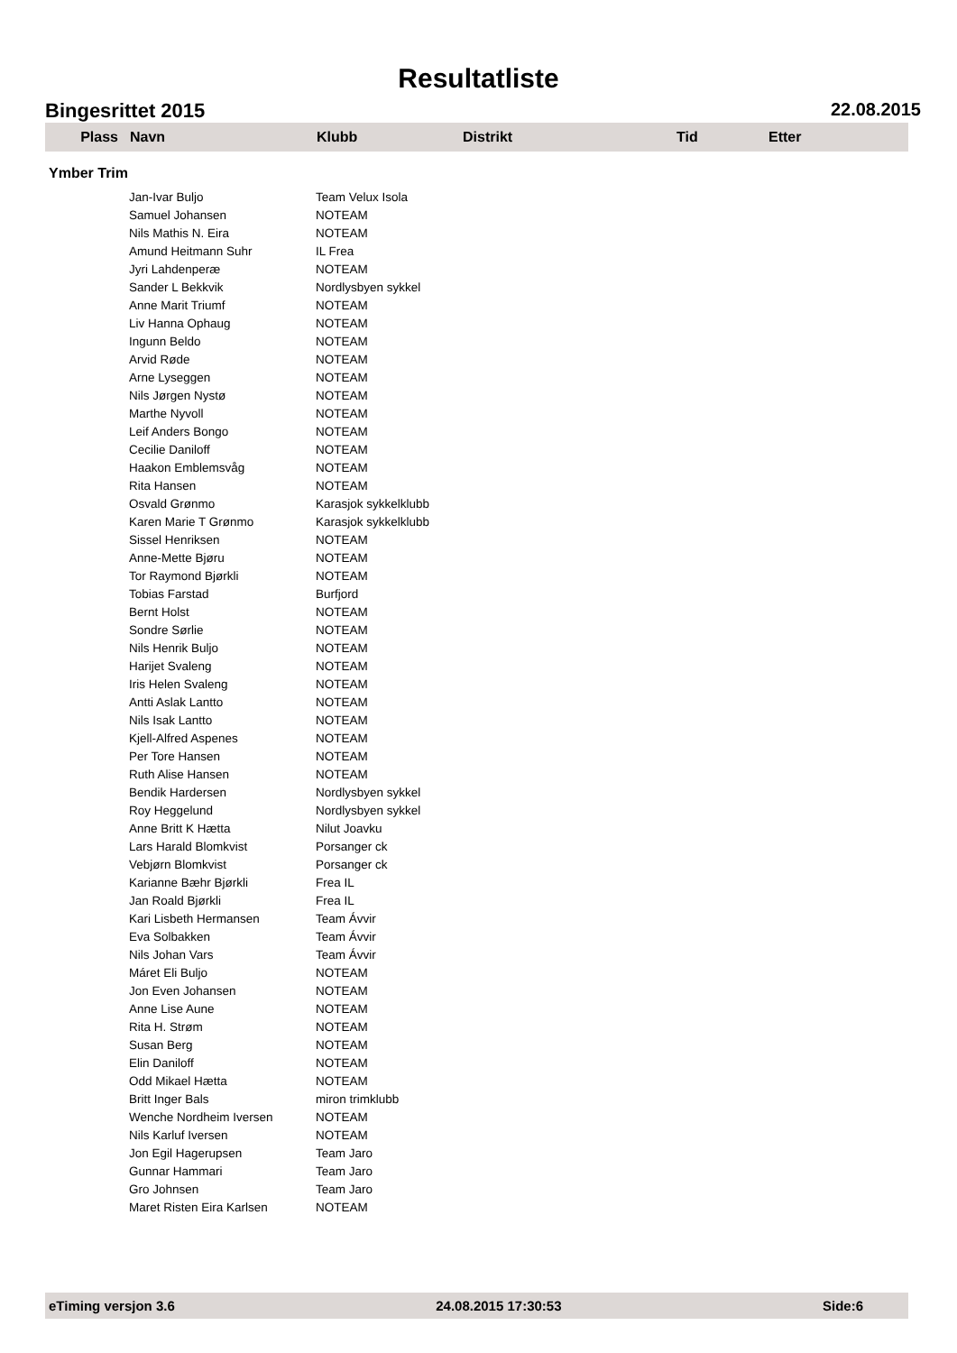Resultatliste
Bingesrittet 2015 22.08.2015
| Plass | Navn | Klubb | Distrikt | Tid | Etter |
| --- | --- | --- | --- | --- | --- |
| Ymber Trim | | | | | |
| | Jan-Ivar Buljo | Team Velux Isola | | | |
| | Samuel Johansen | NOTEAM | | | |
| | Nils Mathis N. Eira | NOTEAM | | | |
| | Amund Heitmann Suhr | IL Frea | | | |
| | Jyri Lahdenperæ | NOTEAM | | | |
| | Sander L Bekkvik | Nordlysbyen sykkel | | | |
| | Anne Marit Triumf | NOTEAM | | | |
| | Liv Hanna Ophaug | NOTEAM | | | |
| | Ingunn Beldo | NOTEAM | | | |
| | Arvid Røde | NOTEAM | | | |
| | Arne Lyseggen | NOTEAM | | | |
| | Nils Jørgen Nystø | NOTEAM | | | |
| | Marthe Nyvoll | NOTEAM | | | |
| | Leif Anders Bongo | NOTEAM | | | |
| | Cecilie Daniloff | NOTEAM | | | |
| | Haakon Emblemsvåg | NOTEAM | | | |
| | Rita Hansen | NOTEAM | | | |
| | Osvald Grønmo | Karasjok sykkelklubb | | | |
| | Karen Marie T Grønmo | Karasjok sykkelklubb | | | |
| | Sissel Henriksen | NOTEAM | | | |
| | Anne-Mette Bjøru | NOTEAM | | | |
| | Tor Raymond Bjørkli | NOTEAM | | | |
| | Tobias Farstad | Burfjord | | | |
| | Bernt Holst | NOTEAM | | | |
| | Sondre Sørlie | NOTEAM | | | |
| | Nils Henrik Buljo | NOTEAM | | | |
| | Harijet Svaleng | NOTEAM | | | |
| | Iris Helen Svaleng | NOTEAM | | | |
| | Antti Aslak Lantto | NOTEAM | | | |
| | Nils Isak Lantto | NOTEAM | | | |
| | Kjell-Alfred Aspenes | NOTEAM | | | |
| | Per Tore Hansen | NOTEAM | | | |
| | Ruth Alise Hansen | NOTEAM | | | |
| | Bendik Hardersen | Nordlysbyen sykkel | | | |
| | Roy Heggelund | Nordlysbyen sykkel | | | |
| | Anne Britt K Hætta | Nilut Joavku | | | |
| | Lars Harald Blomkvist | Porsanger ck | | | |
| | Vebjørn Blomkvist | Porsanger ck | | | |
| | Karianne Bæhr Bjørkli | Frea IL | | | |
| | Jan Roald Bjørkli | Frea IL | | | |
| | Kari Lisbeth Hermansen | Team Ávvir | | | |
| | Eva Solbakken | Team Ávvir | | | |
| | Nils Johan Vars | Team Ávvir | | | |
| | Máret Eli Buljo | NOTEAM | | | |
| | Jon Even Johansen | NOTEAM | | | |
| | Anne Lise Aune | NOTEAM | | | |
| | Rita H. Strøm | NOTEAM | | | |
| | Susan Berg | NOTEAM | | | |
| | Elin Daniloff | NOTEAM | | | |
| | Odd Mikael Hætta | NOTEAM | | | |
| | Britt Inger Bals | miron trimklubb | | | |
| | Wenche Nordheim Iversen | NOTEAM | | | |
| | Nils Karluf Iversen | NOTEAM | | | |
| | Jon Egil Hagerupsen | Team Jaro | | | |
| | Gunnar Hammari | Team Jaro | | | |
| | Gro Johnsen | Team Jaro | | | |
| | Maret Risten Eira Karlsen | NOTEAM | | | |
eTiming versjon 3.6 24.08.2015 17:30:53 Side:6